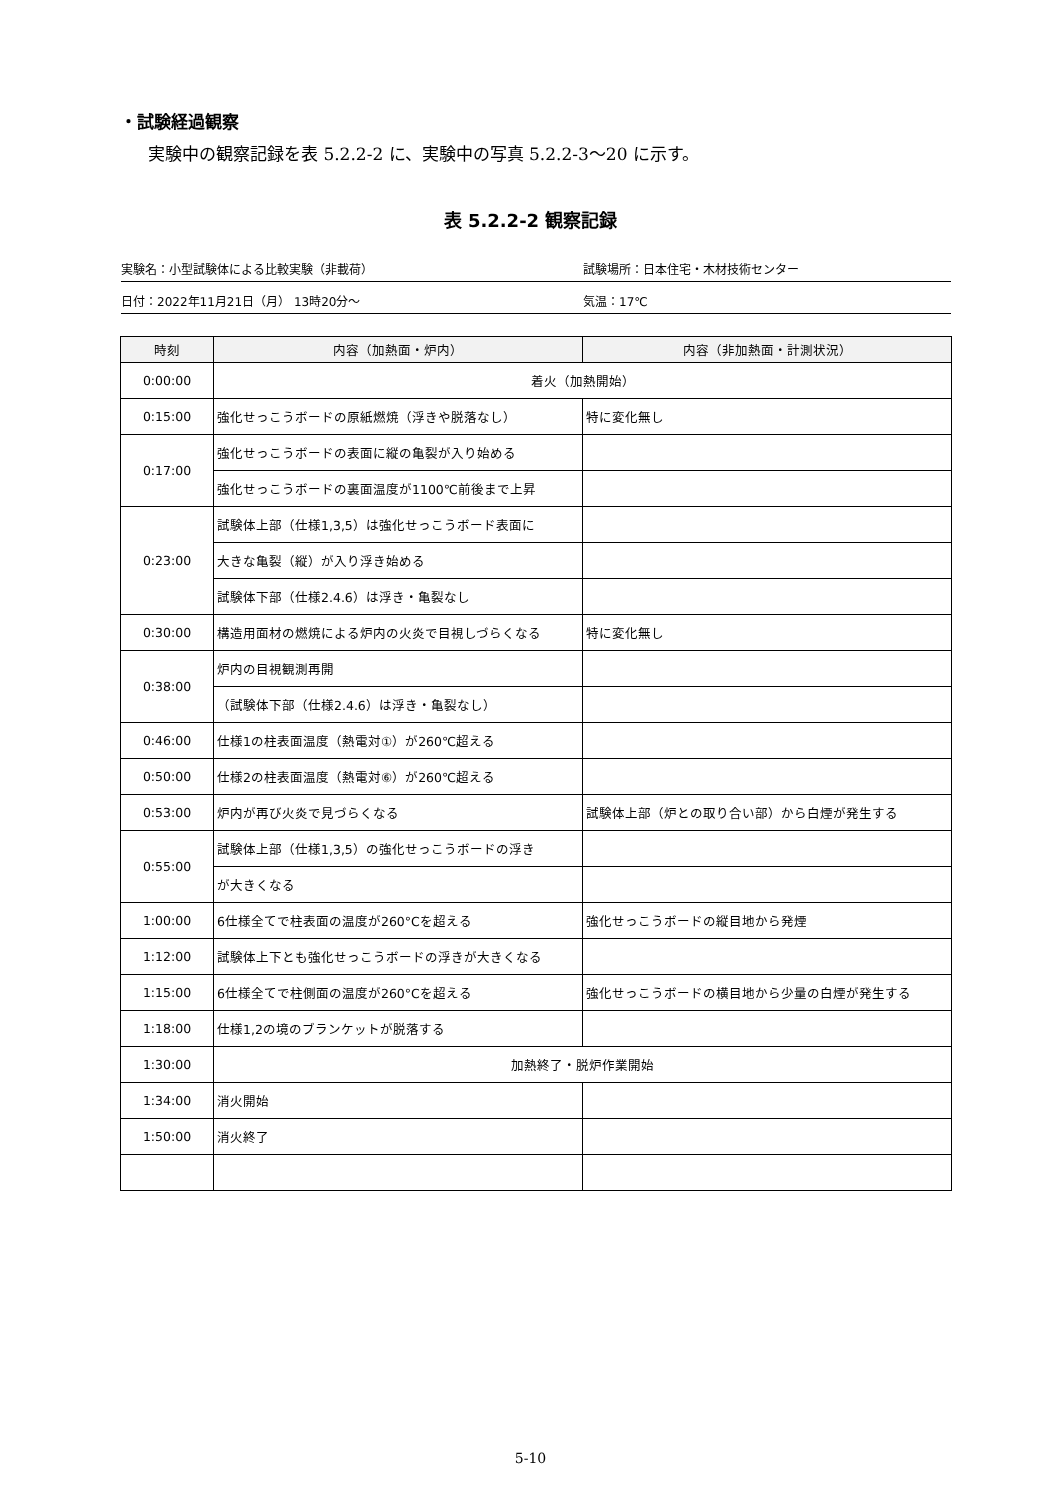・試験経過観察
実験中の観察記録を表 5.2.2-2 に、実験中の写真 5.2.2-3～20 に示す。
表 5.2.2-2 観察記録
実験名：小型試験体による比較実験（非載荷） 試験場所：日本住宅・木材技術センター
日付：2022年11月21日（月） 13時20分～ 気温：17℃
| 時刻 | 内容（加熱面・炉内） | 内容（非加熱面・計測状況） |
| --- | --- | --- |
| 0:00:00 | 着火（加熱開始） | |
| 0:15:00 | 強化せっこうボードの原紙燃焼（浮きや脱落なし） | 特に変化無し |
| 0:17:00 | 強化せっこうボードの表面に縦の亀裂が入り始める | |
| | 強化せっこうボードの裏面温度が1100℃前後まで上昇 | |
| 0:23:00 | 試験体上部（仕様1,3,5）は強化せっこうボード表面に | |
| | 大きな亀裂（縦）が入り浮き始める | |
| | 試験体下部（仕様2.4.6）は浮き・亀裂なし | |
| 0:30:00 | 構造用面材の燃焼による炉内の火炎で目視しづらくなる | 特に変化無し |
| 0:38:00 | 炉内の目視観測再開 | |
| | （試験体下部（仕様2.4.6）は浮き・亀裂なし） | |
| 0:46:00 | 仕様1の柱表面温度（熱電対①）が260℃超える | |
| 0:50:00 | 仕様2の柱表面温度（熱電対⑥）が260℃超える | |
| 0:53:00 | 炉内が再び火炎で見づらくなる | 試験体上部（炉との取り合い部）から白煙が発生する |
| 0:55:00 | 試験体上部（仕様1,3,5）の強化せっこうボードの浮き | |
| | が大きくなる | |
| 1:00:00 | 6仕様全てで柱表面の温度が260°Cを超える | 強化せっこうボードの縦目地から発煙 |
| 1:12:00 | 試験体上下とも強化せっこうボードの浮きが大きくなる | |
| 1:15:00 | 6仕様全てで柱側面の温度が260°Cを超える | 強化せっこうボードの横目地から少量の白煙が発生する |
| 1:18:00 | 仕様1,2の境のブランケットが脱落する | |
| 1:30:00 | 加熱終了・脱炉作業開始 | |
| 1:34:00 | 消火開始 | |
| 1:50:00 | 消火終了 | |
5-10